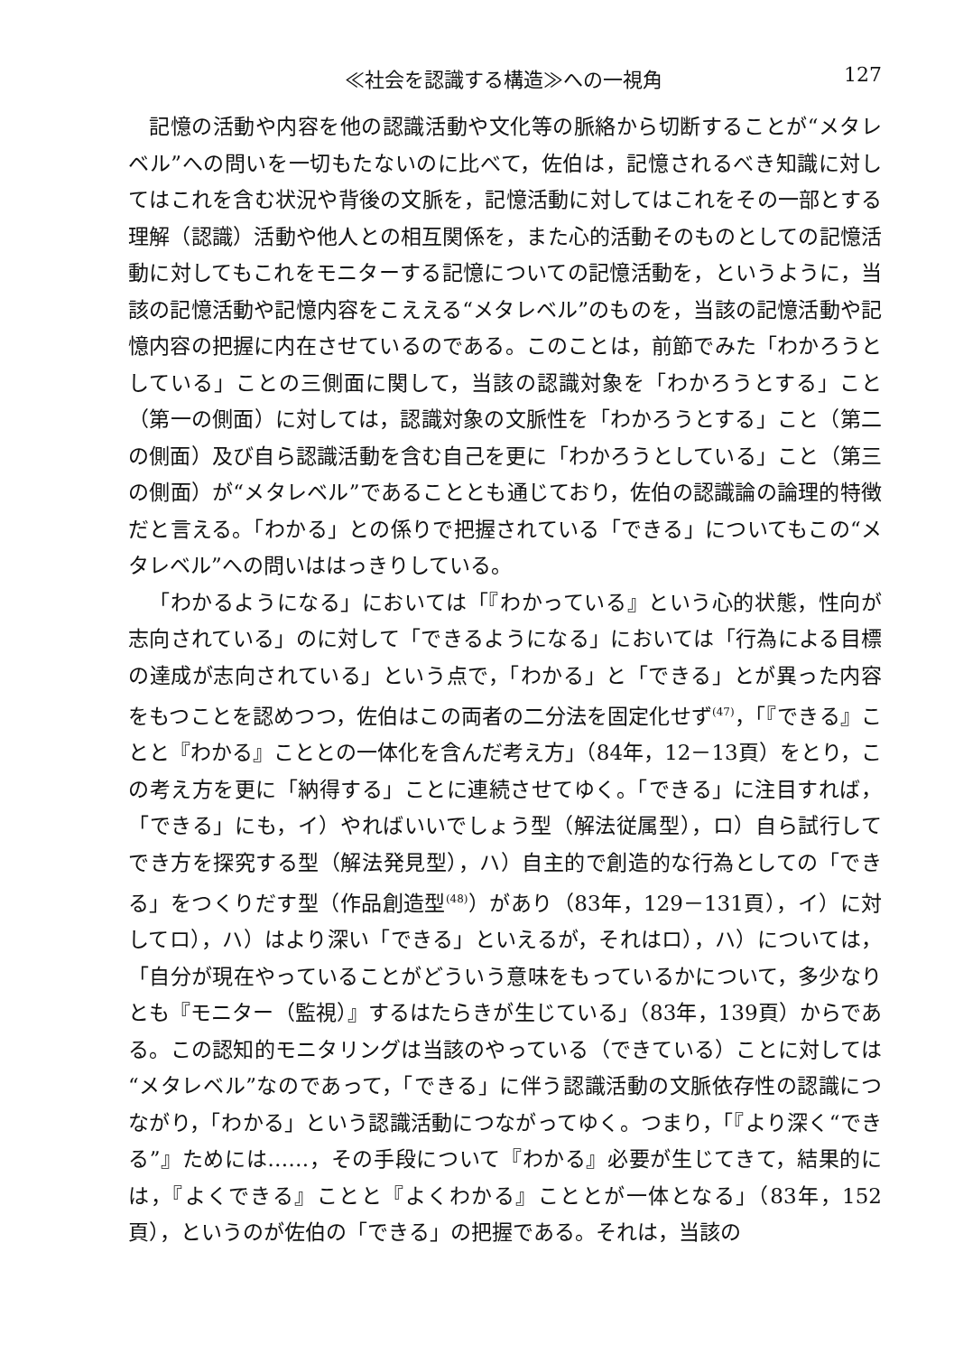≪社会を認識する構造≫への一視角 127
記憶の活動や内容を他の認識活動や文化等の脈絡から切断することが“メタレベル”への問いを一切もたないのに比べて，佐伯は，記憶されるべき知識に対してはこれを含む状況や背後の文脈を，記憶活動に対してはこれをその一部とする理解（認識）活動や他人との相互関係を，また心的活動そのものとしての記憶活動に対してもこれをモニターする記憶についての記憶活動を，というように，当該の記憶活動や記憶内容をこええる“メタレベル”のものを，当該の記憶活動や記憶内容の把握に内在させているのである。このことは，前節でみた「わかろうとしている」ことの三側面に関して，当該の認識対象を「わかろうとする」こと（第一の側面）に対しては，認識対象の文脈性を「わかろうとする」こと（第二の側面）及び自ら認識活動を含む自己を更に「わかろうとしている」こと（第三の側面）が“メタレベル”であることとも通じており，佐伯の認識論の論理的特徴だと言える。「わかる」との係りで把握されている「できる」についてもこの“メタレベル”への問いははっきりしている。
「わかるようになる」においては「『わかっている』という心的状態，性向が志向されている」のに対して「できるようになる」においては「行為による目標の達成が志向されている」という点で，「わかる」と「できる」とが異った内容をもつことを認めつつ，佐伯はこの両者の二分法を固定化せず<sup>(47)</sup>，「『できる』ことと『わかる』こととの一体化を含んだ考え方」（84年，12－13頁）をとり，この考え方を更に「納得する」ことに連続させてゆく。「できる」に注目すれば，「できる」にも，イ）やればいいでしょう型（解法従属型），ロ）自ら試行してでき方を探究する型（解法発見型），ハ）自主的で創造的な行為としての「できる」をつくりだす型（作品創造型<sup>(48)</sup>）があり（83年，129－131頁），イ）に対してロ），ハ）はより深い「できる」といえるが，それはロ），ハ）については，「自分が現在やっていることがどういう意味をもっているかについて，多少なりとも『モニター（監視）』するはたらきが生じている」（83年，139頁）からである。この認知的モニタリングは当該のやっている（できている）ことに対しては“メタレベル”なのであって，「できる」に伴う認識活動の文脈依存性の認識につながり，「わかる」という認識活動につながってゆく。つまり，「『より深く“できる”』ためには……，その手段について『わかる』必要が生じてきて，結果的には，『よくできる』ことと『よくわかる』こととが一体となる」（83年，152頁），というのが佐伯の「できる」の把握である。それは，当該の